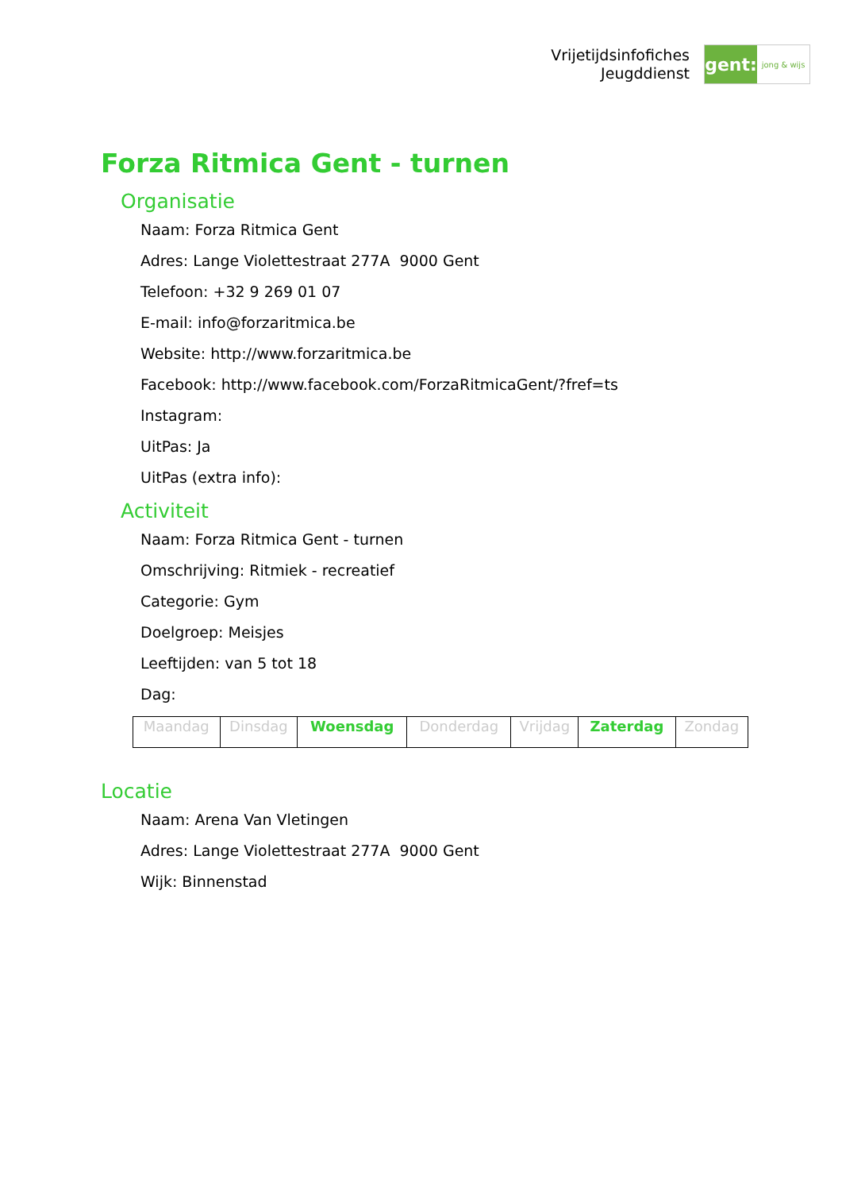Vrijetijdsinfofiches
Jeugddienst
gent:
jong & wijs
Forza Ritmica Gent - turnen
Organisatie
Naam: Forza Ritmica Gent
Adres: Lange Violettestraat 277A 9000 Gent
Telefoon: +32 9 269 01 07
E-mail: info@forzaritmica.be
Website: http://www.forzaritmica.be
Facebook: http://www.facebook.com/ForzaRitmicaGent/?fref=ts
Instagram:
UitPas: Ja
UitPas (extra info):
Activiteit
Naam: Forza Ritmica Gent - turnen
Omschrijving: Ritmiek - recreatief
Categorie: Gym
Doelgroep: Meisjes
Leeftijden: van 5 tot 18
Dag:
| Maandag | Dinsdag | Woensdag | Donderdag | Vrijdag | Zaterdag | Zondag |
Locatie
Naam: Arena Van Vletingen
Adres: Lange Violettestraat 277A 9000 Gent
Wijk: Binnenstad